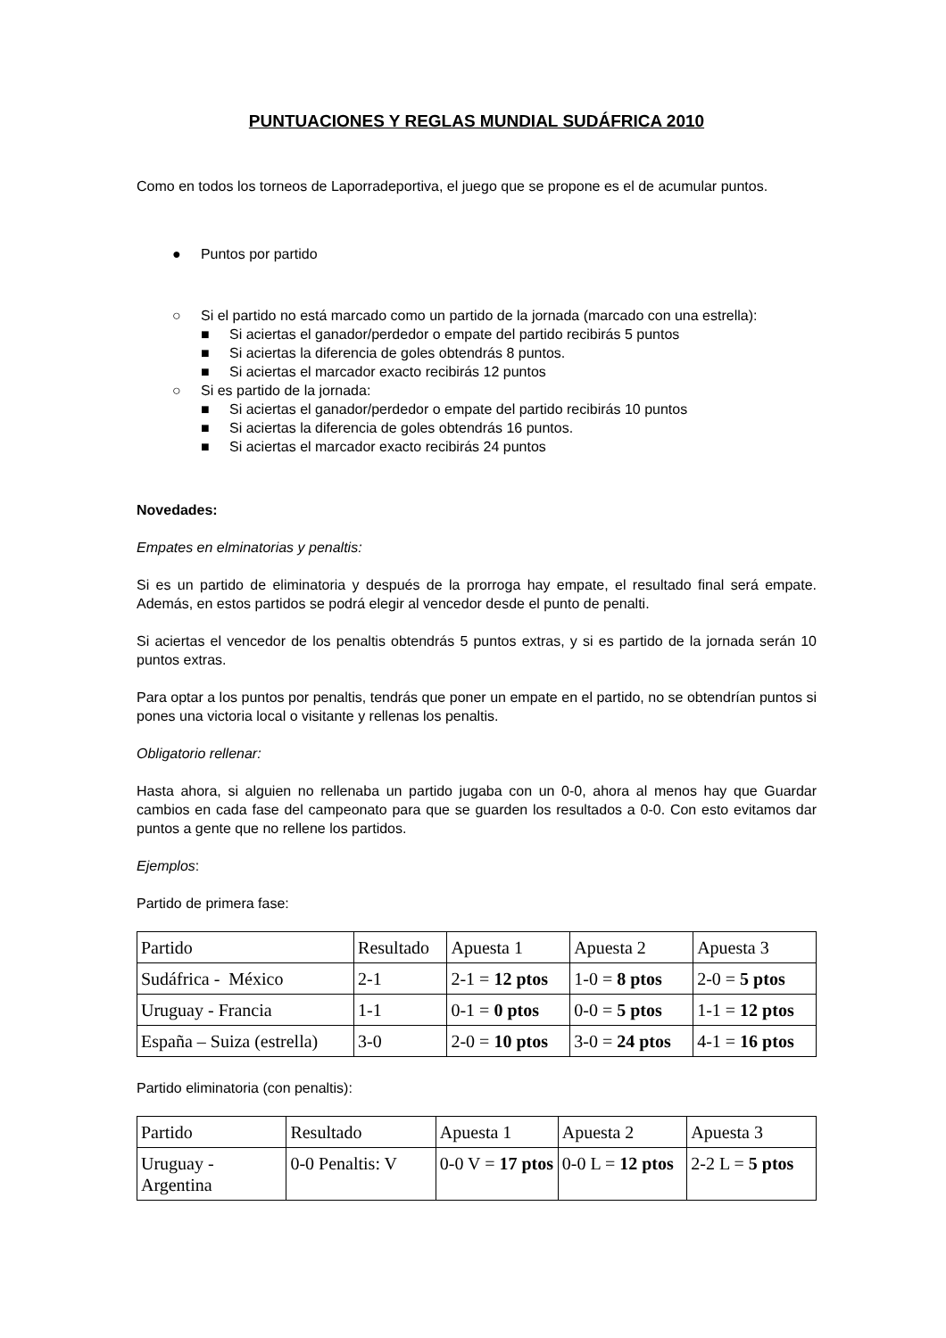PUNTUACIONES Y REGLAS MUNDIAL SUDÁFRICA 2010
Como en todos los torneos de Laporradeportiva, el juego que se propone es el de acumular puntos.
● Puntos por partido
○ Si el partido no está marcado como un partido de la jornada (marcado con una estrella):
■ Si aciertas el ganador/perdedor o empate del partido recibirás 5 puntos
■ Si aciertas la diferencia de goles obtendrás 8 puntos.
■ Si aciertas el marcador exacto recibirás 12 puntos
○ Si es partido de la jornada:
■ Si aciertas el ganador/perdedor o empate del partido recibirás 10 puntos
■ Si aciertas la diferencia de goles obtendrás 16 puntos.
■ Si aciertas el marcador exacto recibirás 24 puntos
Novedades:
Empates en elminatorias y penaltis:
Si es un partido de eliminatoria y después de la prorroga hay empate, el resultado final será empate. Además, en estos partidos se podrá elegir al vencedor desde el punto de penalti.
Si aciertas el vencedor de los penaltis obtendrás 5 puntos extras, y si es partido de la jornada serán 10 puntos extras.
Para optar a los puntos por penaltis, tendrás que poner un empate en el partido, no se obtendrían puntos si pones una victoria local o visitante y rellenas los penaltis.
Obligatorio rellenar:
Hasta ahora, si alguien no rellenaba un partido jugaba con un 0-0, ahora al menos hay que Guardar cambios en cada fase del campeonato para que se guarden los resultados a 0-0. Con esto evitamos dar puntos a gente que no rellene los partidos.
Ejemplos:
Partido de primera fase:
| Partido | Resultado | Apuesta 1 | Apuesta 2 | Apuesta 3 |
| Sudáfrica - México | 2-1 | 2-1 = 12 ptos | 1-0 = 8 ptos | 2-0 = 5 ptos |
| Uruguay - Francia | 1-1 | 0-1 = 0 ptos | 0-0 = 5 ptos | 1-1 = 12 ptos |
| España – Suiza (estrella) | 3-0 | 2-0 = 10 ptos | 3-0 = 24 ptos | 4-1 = 16 ptos |
Partido eliminatoria (con penaltis):
| Partido | Resultado | Apuesta 1 | Apuesta 2 | Apuesta 3 |
| Uruguay - Argentina | 0-0 Penaltis: V | 0-0 V = 17 ptos | 0-0 L = 12 ptos | 2-2 L = 5 ptos |